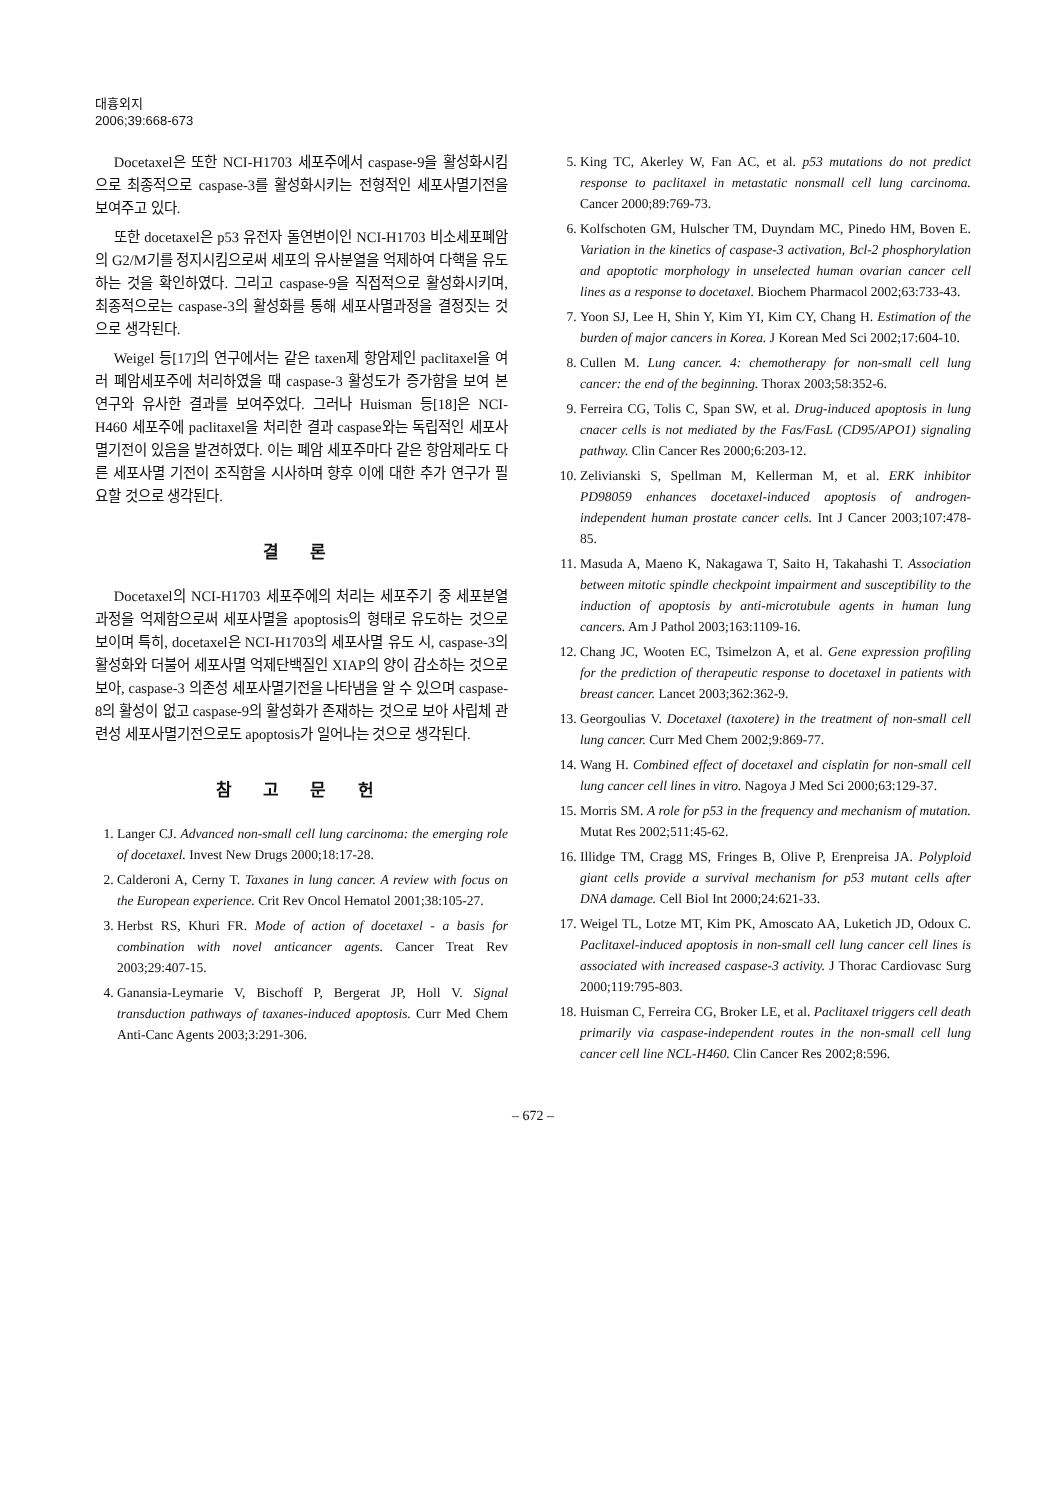대흉외지
2006;39:668-673
Docetaxel은 또한 NCI-H1703 세포주에서 caspase-9을 활성화시킴으로 최종적으로 caspase-3를 활성화시키는 전형적인 세포사멸기전을 보여주고 있다.
또한 docetaxel은 p53 유전자 돌연변이인 NCI-H1703 비소세포폐암의 G2/M기를 정지시킴으로써 세포의 유사분열을 억제하여 다핵을 유도하는 것을 확인하였다. 그리고 caspase-9을 직접적으로 활성화시키며, 최종적으로는 caspase-3의 활성화를 통해 세포사멸과정을 결정짓는 것으로 생각된다.
Weigel 등[17]의 연구에서는 같은 taxen제 항암제인 paclitaxel을 여러 폐암세포주에 처리하였을 때 caspase-3 활성도가 증가함을 보여 본 연구와 유사한 결과를 보여주었다. 그러나 Huisman 등[18]은 NCI-H460 세포주에 paclitaxel을 처리한 결과 caspase와는 독립적인 세포사멸기전이 있음을 발견하였다. 이는 폐암 세포주마다 같은 항암제라도 다른 세포사멸 기전이 조직함을 시사하며 향후 이에 대한 추가 연구가 필요할 것으로 생각된다.
결 론
Docetaxel의 NCI-H1703 세포주에의 처리는 세포주기 중 세포분열과정을 억제함으로써 세포사멸을 apoptosis의 형태로 유도하는 것으로 보이며 특히, docetaxel은 NCI-H1703의 세포사멸 유도 시, caspase-3의 활성화와 더불어 세포사멸 억제단백질인 XIAP의 양이 감소하는 것으로 보아, caspase-3 의존성 세포사멸기전을 나타냄을 알 수 있으며 caspase-8의 활성이 없고 caspase-9의 활성화가 존재하는 것으로 보아 사립체 관련성 세포사멸기전으로도 apoptosis가 일어나는 것으로 생각된다.
참 고 문 헌
1. Langer CJ. Advanced non-small cell lung carcinoma: the emerging role of docetaxel. Invest New Drugs 2000;18:17-28.
2. Calderoni A, Cerny T. Taxanes in lung cancer. A review with focus on the European experience. Crit Rev Oncol Hematol 2001;38:105-27.
3. Herbst RS, Khuri FR. Mode of action of docetaxel - a basis for combination with novel anticancer agents. Cancer Treat Rev 2003;29:407-15.
4. Ganansia-Leymarie V, Bischoff P, Bergerat JP, Holl V. Signal transduction pathways of taxanes-induced apoptosis. Curr Med Chem Anti-Canc Agents 2003;3:291-306.
5. King TC, Akerley W, Fan AC, et al. p53 mutations do not predict response to paclitaxel in metastatic nonsmall cell lung carcinoma. Cancer 2000;89:769-73.
6. Kolfschoten GM, Hulscher TM, Duyndam MC, Pinedo HM, Boven E. Variation in the kinetics of caspase-3 activation, Bcl-2 phosphorylation and apoptotic morphology in unselected human ovarian cancer cell lines as a response to docetaxel. Biochem Pharmacol 2002;63:733-43.
7. Yoon SJ, Lee H, Shin Y, Kim YI, Kim CY, Chang H. Estimation of the burden of major cancers in Korea. J Korean Med Sci 2002;17:604-10.
8. Cullen M. Lung cancer. 4: chemotherapy for non-small cell lung cancer: the end of the beginning. Thorax 2003;58:352-6.
9. Ferreira CG, Tolis C, Span SW, et al. Drug-induced apoptosis in lung cnacer cells is not mediated by the Fas/FasL (CD95/APO1) signaling pathway. Clin Cancer Res 2000;6:203-12.
10. Zelivianski S, Spellman M, Kellerman M, et al. ERK inhibitor PD98059 enhances docetaxel-induced apoptosis of androgen-independent human prostate cancer cells. Int J Cancer 2003;107:478-85.
11. Masuda A, Maeno K, Nakagawa T, Saito H, Takahashi T. Association between mitotic spindle checkpoint impairment and susceptibility to the induction of apoptosis by anti-microtubule agents in human lung cancers. Am J Pathol 2003;163:1109-16.
12. Chang JC, Wooten EC, Tsimelzon A, et al. Gene expression profiling for the prediction of therapeutic response to docetaxel in patients with breast cancer. Lancet 2003;362:362-9.
13. Georgoulias V. Docetaxel (taxotere) in the treatment of non-small cell lung cancer. Curr Med Chem 2002;9:869-77.
14. Wang H. Combined effect of docetaxel and cisplatin for non-small cell lung cancer cell lines in vitro. Nagoya J Med Sci 2000;63:129-37.
15. Morris SM. A role for p53 in the frequency and mechanism of mutation. Mutat Res 2002;511:45-62.
16. Illidge TM, Cragg MS, Fringes B, Olive P, Erenpreisa JA. Polyploid giant cells provide a survival mechanism for p53 mutant cells after DNA damage. Cell Biol Int 2000;24:621-33.
17. Weigel TL, Lotze MT, Kim PK, Amoscato AA, Luketich JD, Odoux C. Paclitaxel-induced apoptosis in non-small cell lung cancer cell lines is associated with increased caspase-3 activity. J Thorac Cardiovasc Surg 2000;119:795-803.
18. Huisman C, Ferreira CG, Broker LE, et al. Paclitaxel triggers cell death primarily via caspase-independent routes in the non-small cell lung cancer cell line NCL-H460. Clin Cancer Res 2002;8:596.
– 672 –